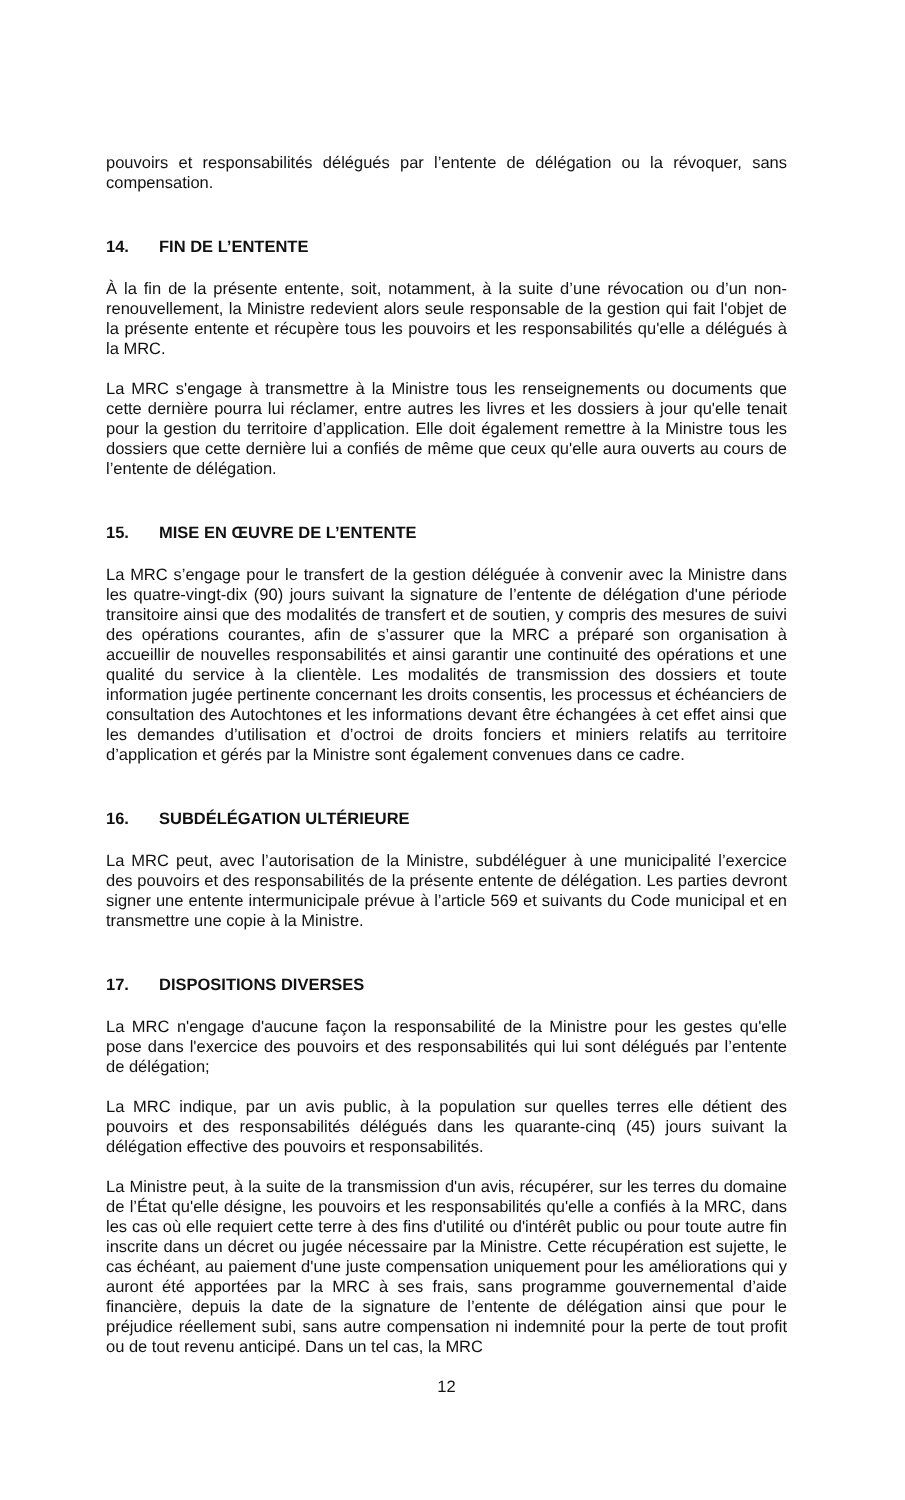pouvoirs et responsabilités délégués par l’entente de délégation ou la révoquer, sans compensation.
14. FIN DE L’ENTENTE
À la fin de la présente entente, soit, notamment, à la suite d’une révocation ou d’un non-renouvellement, la Ministre redevient alors seule responsable de la gestion qui fait l'objet de la présente entente et récupère tous les pouvoirs et les responsabilités qu'elle a délégués à la MRC.
La MRC s'engage à transmettre à la Ministre tous les renseignements ou documents que cette dernière pourra lui réclamer, entre autres les livres et les dossiers à jour qu'elle tenait pour la gestion du territoire d’application. Elle doit également remettre à la Ministre tous les dossiers que cette dernière lui a confiés de même que ceux qu'elle aura ouverts au cours de l’entente de délégation.
15. MISE EN ŒUVRE DE L’ENTENTE
La MRC s’engage pour le transfert de la gestion déléguée à convenir avec la Ministre dans les quatre-vingt-dix (90) jours suivant la signature de l’entente de délégation d'une période transitoire ainsi que des modalités de transfert et de soutien, y compris des mesures de suivi des opérations courantes, afin de s’assurer que la MRC a préparé son organisation à accueillir de nouvelles responsabilités et ainsi garantir une continuité des opérations et une qualité du service à la clientèle. Les modalités de transmission des dossiers et toute information jugée pertinente concernant les droits consentis, les processus et échéanciers de consultation des Autochtones et les informations devant être échangées à cet effet ainsi que les demandes d’utilisation et d’octroi de droits fonciers et miniers relatifs au territoire d’application et gérés par la Ministre sont également convenues dans ce cadre.
16. SUBDÉLÉGATION ULTÉRIEURE
La MRC peut, avec l’autorisation de la Ministre, subdéléguer à une municipalité l’exercice des pouvoirs et des responsabilités de la présente entente de délégation. Les parties devront signer une entente intermunicipale prévue à l’article 569 et suivants du Code municipal et en transmettre une copie à la Ministre.
17. DISPOSITIONS DIVERSES
La MRC n'engage d'aucune façon la responsabilité de la Ministre pour les gestes qu'elle pose dans l'exercice des pouvoirs et des responsabilités qui lui sont délégués par l’entente de délégation;
La MRC indique, par un avis public, à la population sur quelles terres elle détient des pouvoirs et des responsabilités délégués dans les quarante-cinq (45) jours suivant la délégation effective des pouvoirs et responsabilités.
La Ministre peut, à la suite de la transmission d'un avis, récupérer, sur les terres du domaine de l’État qu'elle désigne, les pouvoirs et les responsabilités qu'elle a confiés à la MRC, dans les cas où elle requiert cette terre à des fins d'utilité ou d'intérêt public ou pour toute autre fin inscrite dans un décret ou jugée nécessaire par la Ministre. Cette récupération est sujette, le cas échéant, au paiement d'une juste compensation uniquement pour les améliorations qui y auront été apportées par la MRC à ses frais, sans programme gouvernemental d’aide financière, depuis la date de la signature de l’entente de délégation ainsi que pour le préjudice réellement subi, sans autre compensation ni indemnité pour la perte de tout profit ou de tout revenu anticipé. Dans un tel cas, la MRC
12